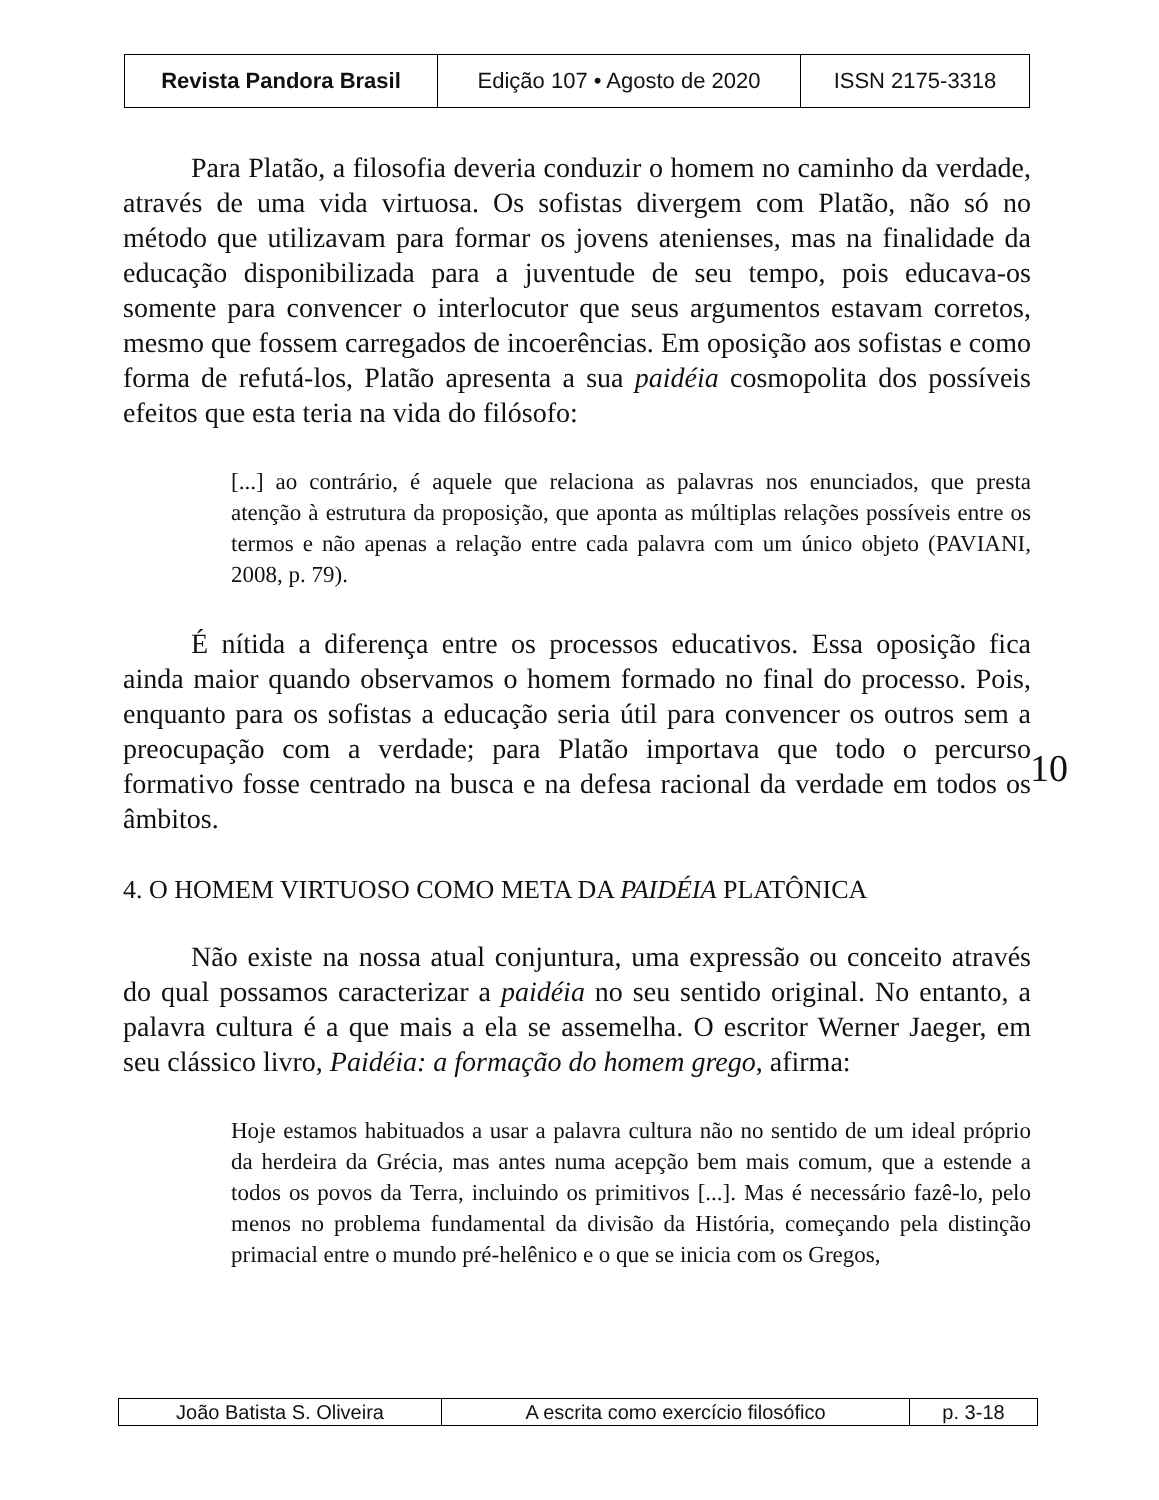| Revista Pandora Brasil | Edição 107 • Agosto de 2020 | ISSN 2175-3318 |
Para Platão, a filosofia deveria conduzir o homem no caminho da verdade, através de uma vida virtuosa. Os sofistas divergem com Platão, não só no método que utilizavam para formar os jovens atenienses, mas na finalidade da educação disponibilizada para a juventude de seu tempo, pois educava-os somente para convencer o interlocutor que seus argumentos estavam corretos, mesmo que fossem carregados de incoerências. Em oposição aos sofistas e como forma de refutá-los, Platão apresenta a sua paidéia cosmopolita dos possíveis efeitos que esta teria na vida do filósofo:
[...] ao contrário, é aquele que relaciona as palavras nos enunciados, que presta atenção à estrutura da proposição, que aponta as múltiplas relações possíveis entre os termos e não apenas a relação entre cada palavra com um único objeto (PAVIANI, 2008, p. 79).
É nítida a diferença entre os processos educativos. Essa oposição fica ainda maior quando observamos o homem formado no final do processo. Pois, enquanto para os sofistas a educação seria útil para convencer os outros sem a preocupação com a verdade; para Platão importava que todo o percurso formativo fosse centrado na busca e na defesa racional da verdade em todos os âmbitos.
4. O HOMEM VIRTUOSO COMO META DA PAIDÉIA PLATÔNICA
Não existe na nossa atual conjuntura, uma expressão ou conceito através do qual possamos caracterizar a paidéia no seu sentido original. No entanto, a palavra cultura é a que mais a ela se assemelha. O escritor Werner Jaeger, em seu clássico livro, Paidéia: a formação do homem grego, afirma:
Hoje estamos habituados a usar a palavra cultura não no sentido de um ideal próprio da herdeira da Grécia, mas antes numa acepção bem mais comum, que a estende a todos os povos da Terra, incluindo os primitivos [...]. Mas é necessário fazê-lo, pelo menos no problema fundamental da divisão da História, começando pela distinção primacial entre o mundo pré-helênico e o que se inicia com os Gregos,
10
| João Batista S. Oliveira | A escrita como exercício filosófico | p. 3-18 |